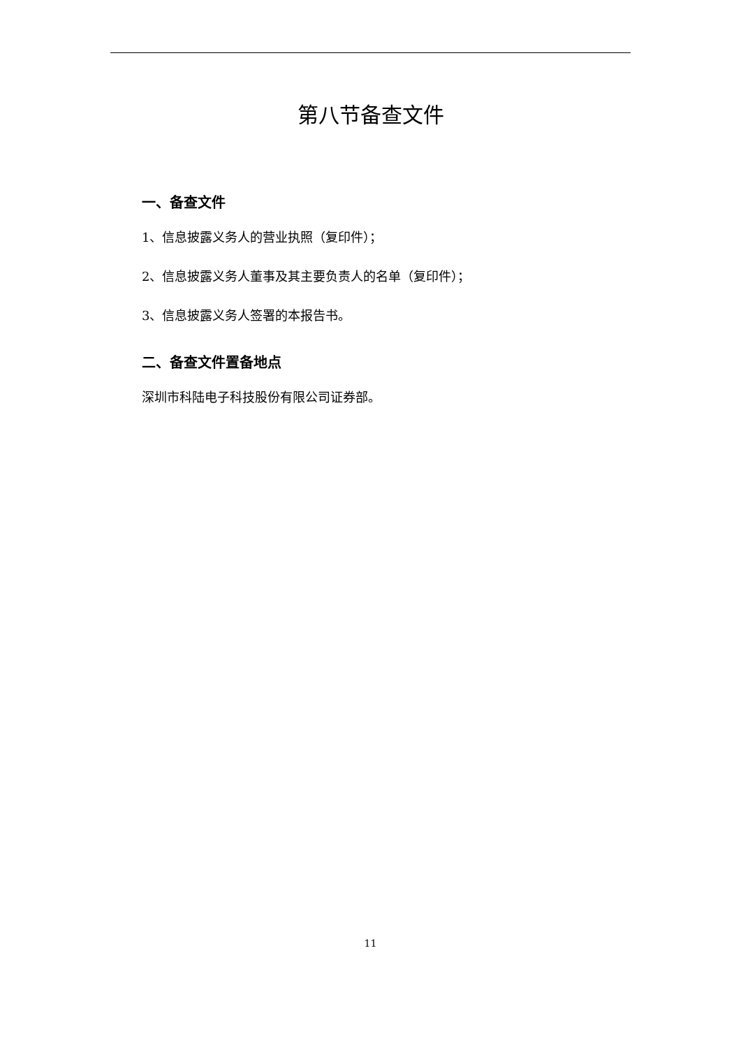第八节备查文件
一、备查文件
1、信息披露义务人的营业执照（复印件）；
2、信息披露义务人董事及其主要负责人的名单（复印件）；
3、信息披露义务人签署的本报告书。
二、备查文件置备地点
深圳市科陆电子科技股份有限公司证券部。
11